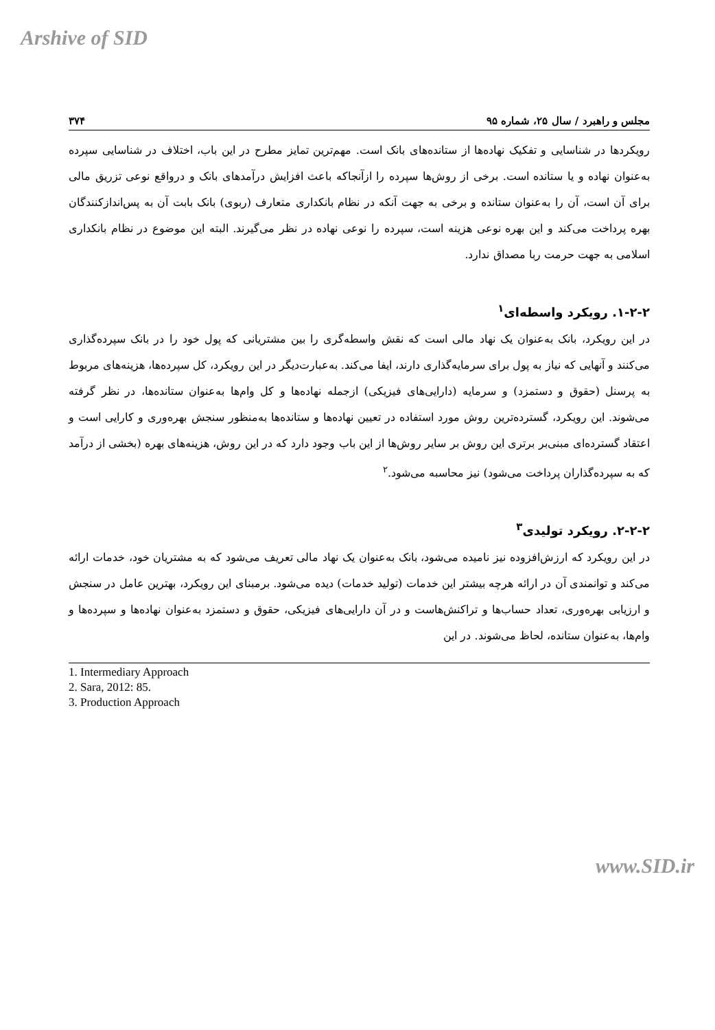Arshive of SID
مجلس و راهبرد / سال ۲۵، شماره ۹۵ ۳۷۴
رویکردها در شناسایی و تفکیک نهاده‌ها از ستانده‌های بانک است. مهم‌ترین تمایز مطرح در این باب، اختلاف در شناسایی سپرده به‌عنوان نهاده و یا ستانده است. برخی از روش‌ها سپرده را ازآنجاکه باعث افزایش درآمدهای بانک و درواقع نوعی تزریق مالی برای آن است، آن را به‌عنوان ستانده و برخی به جهت آنکه در نظام بانکداری متعارف (ربوی) بانک بابت آن به پس‌اندازکنندگان بهره پرداخت می‌کند و این بهره نوعی هزینه است، سپرده را نوعی نهاده در نظر می‌گیرند. البته این موضوع در نظام بانکداری اسلامی به جهت حرمت ربا مصداق ندارد.
۱-۲-۲. رویکرد واسطه‌ای<sup>۱</sup>
در این رویکرد، بانک به‌عنوان یک نهاد مالی است که نقش واسطه‌گری را بین مشتریانی که پول خود را در بانک سپرده‌گذاری می‌کنند و آنهایی که نیاز به پول برای سرمایه‌گذاری دارند، ایفا می‌کند. به‌عبارت‌دیگر در این رویکرد، کل سپرده‌ها، هزینه‌های مربوط به پرسنل (حقوق و دستمزد) و سرمایه (دارایی‌های فیزیکی) ازجمله نهاده‌ها و کل وام‌ها به‌عنوان ستانده‌ها، در نظر گرفته می‌شوند. این رویکرد، گسترده‌ترین روش مورد استفاده در تعیین نهاده‌ها و ستانده‌ها به‌منظور سنجش بهره‌وری و کارایی است و اعتقاد گسترده‌ای مبنی‌بر برتری این روش بر سایر روش‌ها از این باب وجود دارد که در این روش، هزینه‌های بهره (بخشی از درآمد که به سپرده‌گذاران پرداخت می‌شود) نیز محاسبه می‌شود.<sup>۲</sup>
۲-۲-۲. رویکرد تولیدی<sup>۳</sup>
در این رویکرد که ارزش‌افزوده نیز نامیده می‌شود، بانک به‌عنوان یک نهاد مالی تعریف می‌شود که به مشتریان خود، خدمات ارائه می‌کند و توانمندی آن در ارائه هرچه بیشتر این خدمات (تولید خدمات) دیده می‌شود. برمبنای این رویکرد، بهترین عامل در سنجش و ارزیابی بهره‌وری، تعداد حساب‌ها و تراکنش‌هاست و در آن دارایی‌های فیزیکی، حقوق و دستمزد به‌عنوان نهاده‌ها و سپرده‌ها و وام‌ها، به‌عنوان ستانده، لحاظ می‌شوند. در این
1. Intermediary Approach
2. Sara, 2012: 85.
3. Production Approach
www.SID.ir